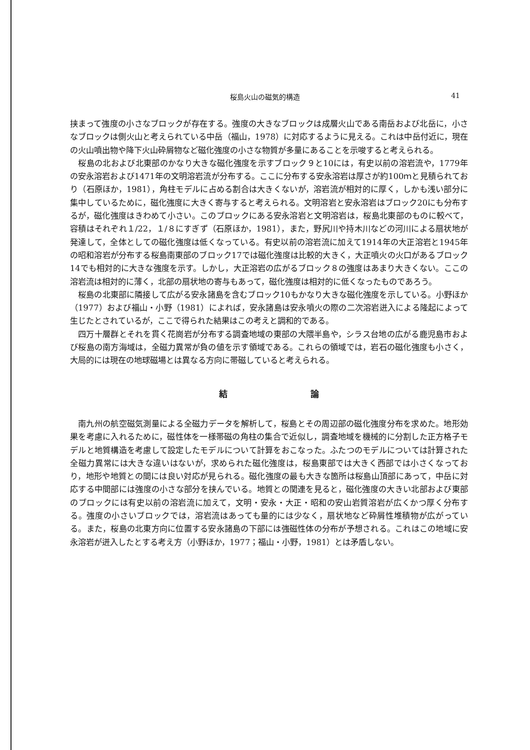桜島火山の磁気的構造 41
挟まって強度の小さなブロックが存在する。強度の大きなブロックは成層火山である南岳および北岳に，小さなブロックは側火山と考えられている中岳（福山，1978）に対応するように見える。これは中岳付近に，現在の火山噴出物や降下火山砕屑物など磁化強度の小さな物質が多量にあることを示唆すると考えられる。
桜島の北および北東部のかなり大きな磁化強度を示すブロック９と10には，有史以前の溶岩流や，1779年の安永溶岩および1471年の文明溶岩流が分布する。ここに分布する安永溶岩は厚さが約100ｍと見積られており（石原ほか，1981），角柱モデルに占める割合は大きくないが，溶岩流が相対的に厚く，しかも浅い部分に集中しているために，磁化強度に大きく寄与すると考えられる。文明溶岩と安永溶岩はブロック20にも分布するが，磁化強度はきわめて小さい。このブロックにある安永溶岩と文明溶岩は，桜島北東部のものに較べて，容積はそれぞれ１/22，１/８にすぎず（石原ほか，1981），また，野尻川や持木川などの河川による扇状地が発達して，全体としての磁化強度は低くなっている。有史以前の溶岩流に加えて1914年の大正溶岩と1945年の昭和溶岩が分布する桜島南東部のブロック17では磁化強度は比較的大きく，大正噴火の火口があるブロック14でも相対的に大きな強度を示す。しかし，大正溶岩の広がるブロック８の強度はあまり大きくない。ここの溶岩流は相対的に薄く，北部の扇状地の寄与もあって，磁化強度は相対的に低くなったものであろう。
桜島の北東部に隣接して広がる安永諸島を含むブロック10もかなり大きな磁化強度を示している。小野ほか（1977）および福山・小野（1981）によれば，安永諸島は安永噴火の際の二次溶岩迸入による隆起によって生じたとされているが，ここで得られた結果はこの考えと調和的である。
四万十層群とそれを貫く花崗岩が分布する調査地域の東部の大隈半島や，シラス台地の広がる鹿児島市および桜島の南方海域は，全磁力異常が負の値を示す領域である。これらの領域では，岩石の磁化強度も小さく，大局的には現在の地球磁場とは異なる方向に帯磁していると考えられる。
結 論
南九州の航空磁気測量による全磁力データを解析して，桜島とその周辺部の磁化強度分布を求めた。地形効果を考慮に入れるために，磁性体を一様帯磁の角柱の集合で近似し，調査地域を機械的に分割した正方格子モデルと地質構造を考慮して設定したモデルについて計算をおこなった。ふたつのモデルについては計算された全磁力異常には大きな違いはないが，求められた磁化強度は，桜島東部では大きく西部では小さくなっており，地形や地質との間には良い対応が見られる。磁化強度の最も大きな箇所は桜島山頂部にあって，中岳に対応する中間部には強度の小さな部分を挟んでいる。地質との関連を見ると，磁化強度の大きい北部および東部のブロックには有史以前の溶岩流に加えて，文明・安永・大正・昭和の安山岩質溶岩が広くかつ厚く分布する。強度の小さいブロックでは，溶岩流はあっても量的には少なく，扇状地など砕屑性堆積物が広がっている。また，桜島の北東方向に位置する安永諸島の下部には強磁性体の分布が予想される。これはこの地域に安永溶岩が迸入したとする考え方（小野ほか，1977；福山・小野，1981）とは矛盾しない。